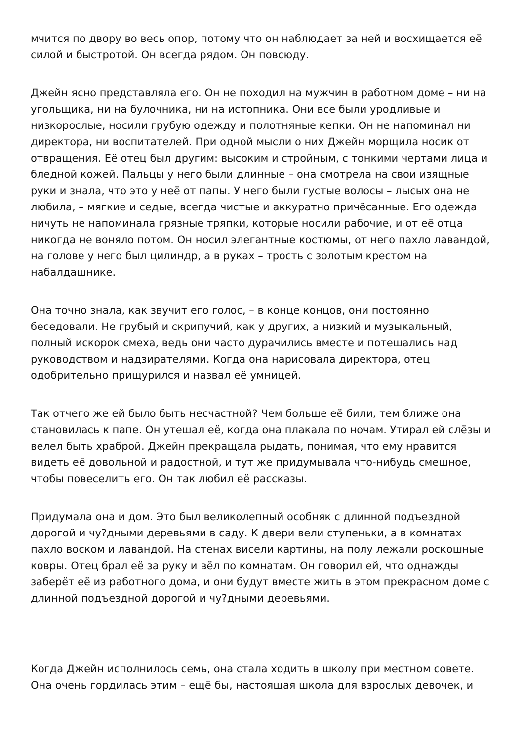мчится по двору во весь опор, потому что он наблюдает за ней и восхищается её силой и быстротой. Он всегда рядом. Он повсюду.
Джейн ясно представляла его. Он не походил на мужчин в работном доме – ни на угольщика, ни на булочника, ни на истопника. Они все были уродливые и низкорослые, носили грубую одежду и полотняные кепки. Он не напоминал ни директора, ни воспитателей. При одной мысли о них Джейн морщила носик от отвращения. Её отец был другим: высоким и стройным, с тонкими чертами лица и бледной кожей. Пальцы у него были длинные – она смотрела на свои изящные руки и знала, что это у неё от папы. У него были густые волосы – лысых она не любила, – мягкие и седые, всегда чистые и аккуратно причёсанные. Его одежда ничуть не напоминала грязные тряпки, которые носили рабочие, и от её отца никогда не воняло потом. Он носил элегантные костюмы, от него пахло лавандой, на голове у него был цилиндр, а в руках – трость с золотым крестом на набалдашнике.
Она точно знала, как звучит его голос, – в конце концов, они постоянно беседовали. Не грубый и скрипучий, как у других, а низкий и музыкальный, полный искорок смеха, ведь они часто дурачились вместе и потешались над руководством и надзирателями. Когда она нарисовала директора, отец одобрительно прищурился и назвал её умницей.
Так отчего же ей было быть несчастной? Чем больше её били, тем ближе она становилась к папе. Он утешал её, когда она плакала по ночам. Утирал ей слёзы и велел быть храброй. Джейн прекращала рыдать, понимая, что ему нравится видеть её довольной и радостной, и тут же придумывала что-нибудь смешное, чтобы повеселить его. Он так любил её рассказы.
Придумала она и дом. Это был великолепный особняк с длинной подъездной дорогой и чу?дными деревьями в саду. К двери вели ступеньки, а в комнатах пахло воском и лавандой. На стенах висели картины, на полу лежали роскошные ковры. Отец брал её за руку и вёл по комнатам. Он говорил ей, что однажды заберёт её из работного дома, и они будут вместе жить в этом прекрасном доме с длинной подъездной дорогой и чу?дными деревьями.
Когда Джейн исполнилось семь, она стала ходить в школу при местном совете. Она очень гордилась этим – ещё бы, настоящая школа для взрослых девочек, и